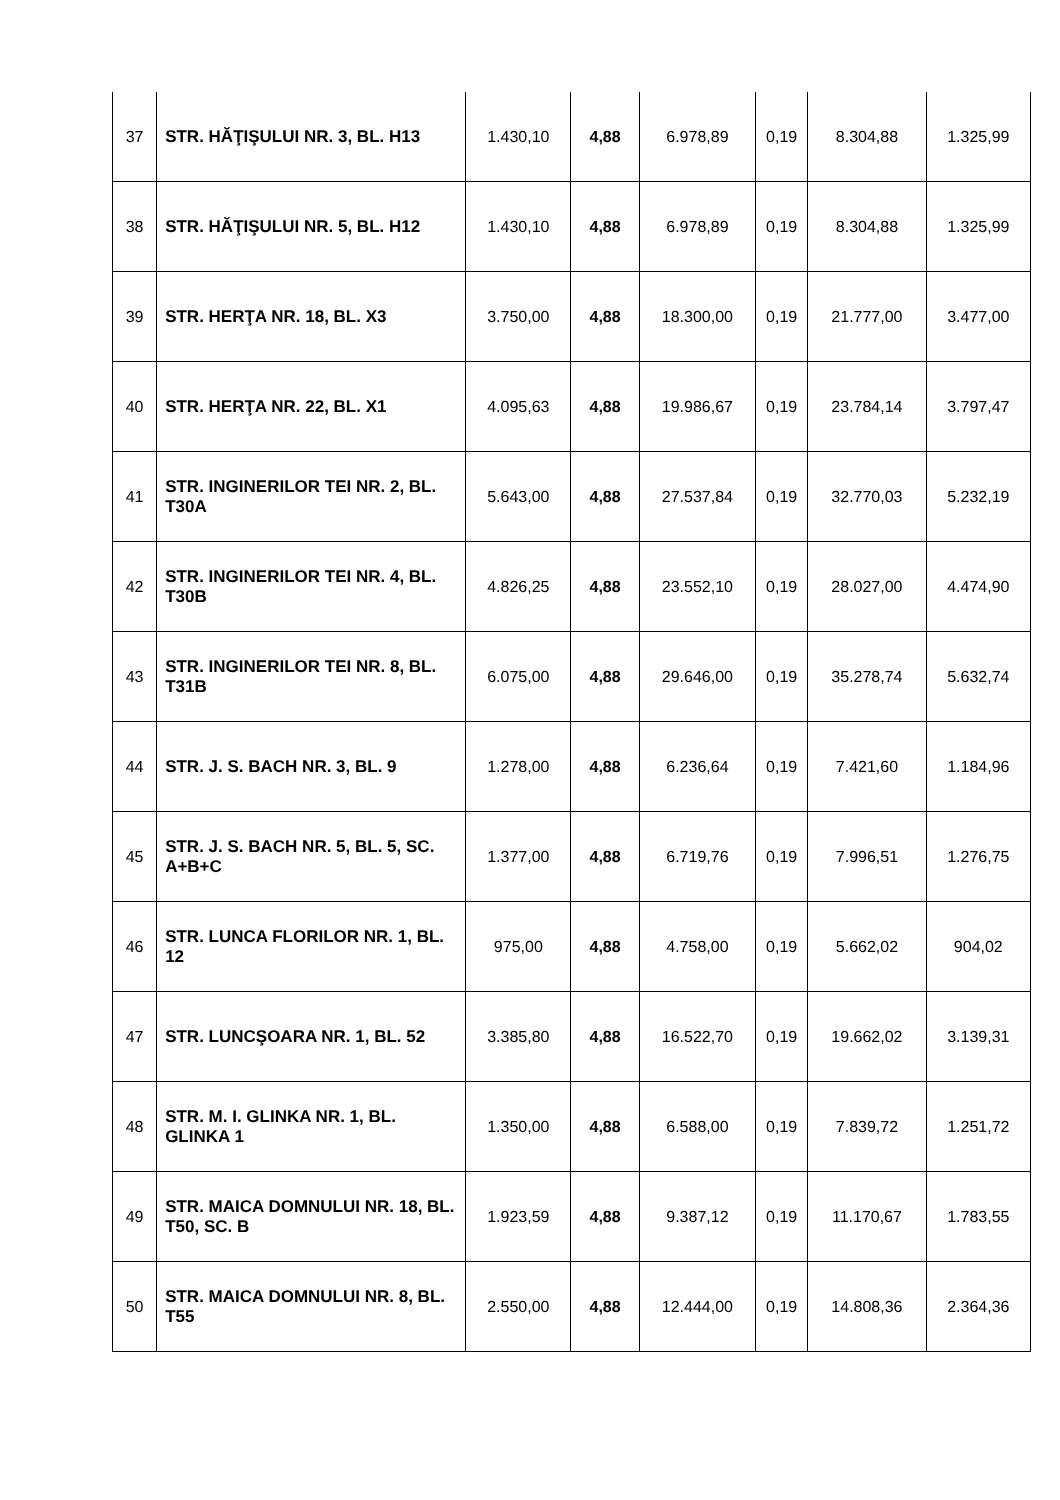| 37 | STR. HĂŢIŞULUI NR. 3, BL. H13 | 1.430,10 | 4,88 | 6.978,89 | 0,19 | 8.304,88 | 1.325,99 |
| 38 | STR. HĂŢIŞULUI NR. 5, BL. H12 | 1.430,10 | 4,88 | 6.978,89 | 0,19 | 8.304,88 | 1.325,99 |
| 39 | STR. HERŢA NR. 18, BL. X3 | 3.750,00 | 4,88 | 18.300,00 | 0,19 | 21.777,00 | 3.477,00 |
| 40 | STR. HERŢA NR. 22, BL. X1 | 4.095,63 | 4,88 | 19.986,67 | 0,19 | 23.784,14 | 3.797,47 |
| 41 | STR. INGINERILOR TEI NR. 2, BL. T30A | 5.643,00 | 4,88 | 27.537,84 | 0,19 | 32.770,03 | 5.232,19 |
| 42 | STR. INGINERILOR TEI NR. 4, BL. T30B | 4.826,25 | 4,88 | 23.552,10 | 0,19 | 28.027,00 | 4.474,90 |
| 43 | STR. INGINERILOR TEI NR. 8, BL. T31B | 6.075,00 | 4,88 | 29.646,00 | 0,19 | 35.278,74 | 5.632,74 |
| 44 | STR. J. S. BACH NR. 3, BL. 9 | 1.278,00 | 4,88 | 6.236,64 | 0,19 | 7.421,60 | 1.184,96 |
| 45 | STR. J. S. BACH NR. 5, BL. 5, SC. A+B+C | 1.377,00 | 4,88 | 6.719,76 | 0,19 | 7.996,51 | 1.276,75 |
| 46 | STR. LUNCA FLORILOR NR. 1, BL. 12 | 975,00 | 4,88 | 4.758,00 | 0,19 | 5.662,02 | 904,02 |
| 47 | STR. LUNCŞOARA NR. 1, BL. 52 | 3.385,80 | 4,88 | 16.522,70 | 0,19 | 19.662,02 | 3.139,31 |
| 48 | STR. M. I. GLINKA NR. 1, BL. GLINKA 1 | 1.350,00 | 4,88 | 6.588,00 | 0,19 | 7.839,72 | 1.251,72 |
| 49 | STR. MAICA DOMNULUI NR. 18, BL. T50, SC. B | 1.923,59 | 4,88 | 9.387,12 | 0,19 | 11.170,67 | 1.783,55 |
| 50 | STR. MAICA DOMNULUI NR. 8, BL. T55 | 2.550,00 | 4,88 | 12.444,00 | 0,19 | 14.808,36 | 2.364,36 |